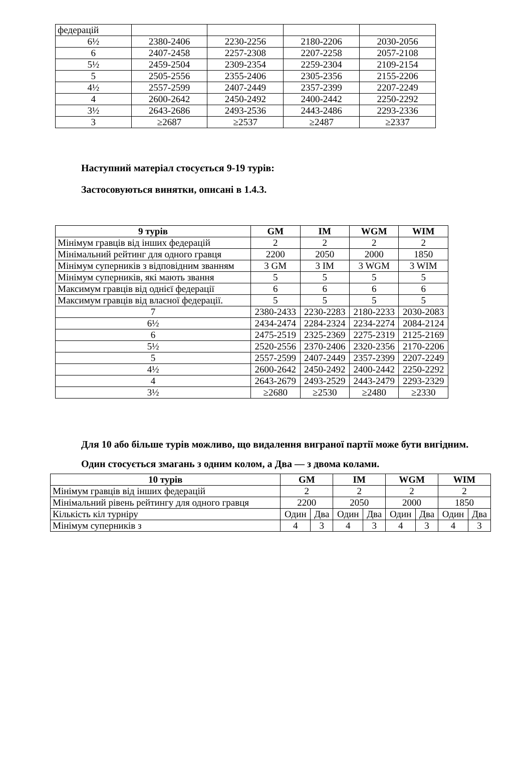| федерацій | | | | |
| 6½ | 2380-2406 | 2230-2256 | 2180-2206 | 2030-2056 |
| 6 | 2407-2458 | 2257-2308 | 2207-2258 | 2057-2108 |
| 5½ | 2459-2504 | 2309-2354 | 2259-2304 | 2109-2154 |
| 5 | 2505-2556 | 2355-2406 | 2305-2356 | 2155-2206 |
| 4½ | 2557-2599 | 2407-2449 | 2357-2399 | 2207-2249 |
| 4 | 2600-2642 | 2450-2492 | 2400-2442 | 2250-2292 |
| 3½ | 2643-2686 | 2493-2536 | 2443-2486 | 2293-2336 |
| 3 | ≥2687 | ≥2537 | ≥2487 | ≥2337 |
Наступний матеріал стосується 9-19 турів:
Застосовуються винятки, описані в 1.4.3.
| 9 турів | GM | IM | WGM | WIM |
| --- | --- | --- | --- | --- |
| Мінімум гравців від інших федерацій | 2 | 2 | 2 | 2 |
| Мінімальний рейтинг для одного гравця | 2200 | 2050 | 2000 | 1850 |
| Мінімум суперників з відповідним званням | 3 GM | 3 IM | 3 WGM | 3 WIM |
| Мінімум суперників, які мають звання | 5 | 5 | 5 | 5 |
| Максимум гравців від однієї федерації | 6 | 6 | 6 | 6 |
| Максимум гравців від власної федерації. | 5 | 5 | 5 | 5 |
| 7 | 2380-2433 | 2230-2283 | 2180-2233 | 2030-2083 |
| 6½ | 2434-2474 | 2284-2324 | 2234-2274 | 2084-2124 |
| 6 | 2475-2519 | 2325-2369 | 2275-2319 | 2125-2169 |
| 5½ | 2520-2556 | 2370-2406 | 2320-2356 | 2170-2206 |
| 5 | 2557-2599 | 2407-2449 | 2357-2399 | 2207-2249 |
| 4½ | 2600-2642 | 2450-2492 | 2400-2442 | 2250-2292 |
| 4 | 2643-2679 | 2493-2529 | 2443-2479 | 2293-2329 |
| 3½ | ≥2680 | ≥2530 | ≥2480 | ≥2330 |
Для 10 або більше турів можливо, що видалення виграної партії може бути вигідним.
Один стосується змагань з одним колом, а Два — з двома колами.
| 10 турів | GM | | IM | | WGM | | WIM | |
| --- | --- | --- | --- | --- | --- | --- | --- | --- |
| Мінімум гравців від інших федерацій | 2 | | 2 | | 2 | | 2 | |
| Мінімальний рівень рейтингу для одного гравця | 2200 | | 2050 | | 2000 | | 1850 | |
| Кількість кіл турніру | Один | Два | Один | Два | Один | Два | Один | Два |
| Мінімум суперників з | 4 | 3 | 4 | 3 | 4 | 3 | 4 | 3 |